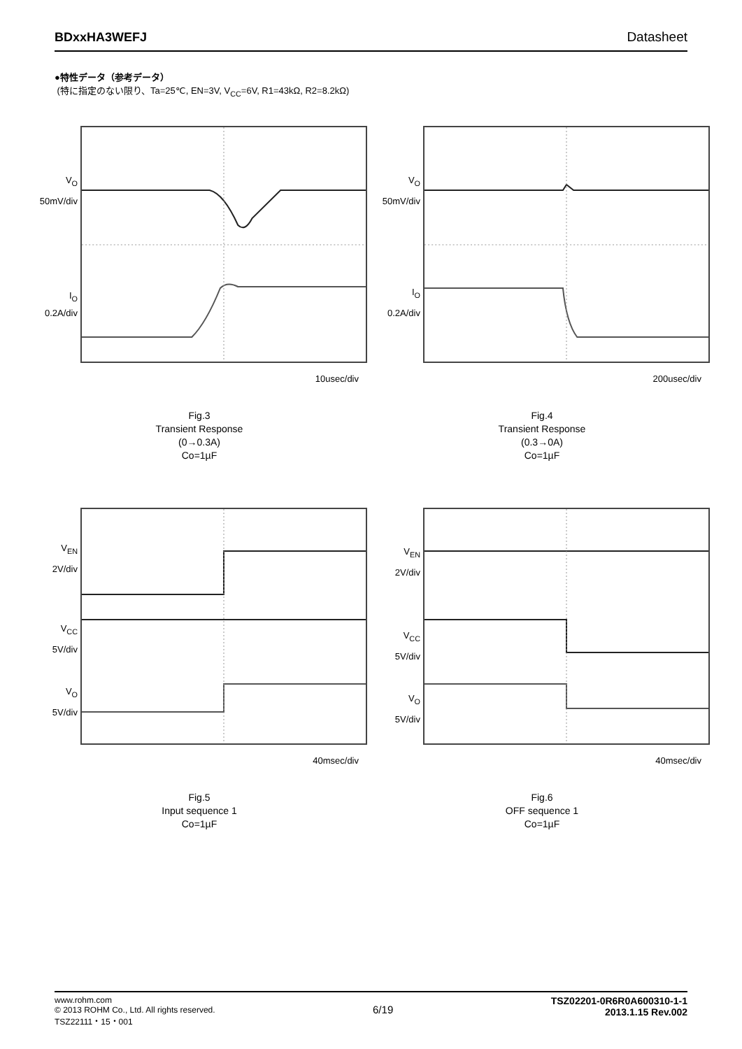BDxxHA3WEFJ Datasheet
●特性データ（参考データ）
(特に指定のない限り、Ta=25℃, EN=3V, V<sub>CC</sub>=6V, R1=43kΩ, R2=8.2kΩ)
V<sub>O</sub>
50mV/div
I<sub>O</sub>
0.2A/div
10usec/div
Fig.3
Transient Response
(0→0.3A)
Co=1µF
V<sub>O</sub>
50mV/div
I<sub>O</sub>
0.2A/div
200usec/div
Fig.4
Transient Response
(0.3→0A)
Co=1µF
V<sub>EN</sub>
2V/div
V<sub>CC</sub>
5V/div
V<sub>O</sub>
5V/div
40msec/div
Fig.5
Input sequence 1
Co=1µF
V<sub>EN</sub>
2V/div
V<sub>CC</sub>
5V/div
V<sub>O</sub>
5V/div
40msec/div
Fig.6
OFF sequence 1
Co=1µF
www.rohm.com
© 2013 ROHM Co., Ltd. All rights reserved.
TSZ22111・15・001
6/19
TSZ02201-0R6R0A600310-1-1
2013.1.15 Rev.002